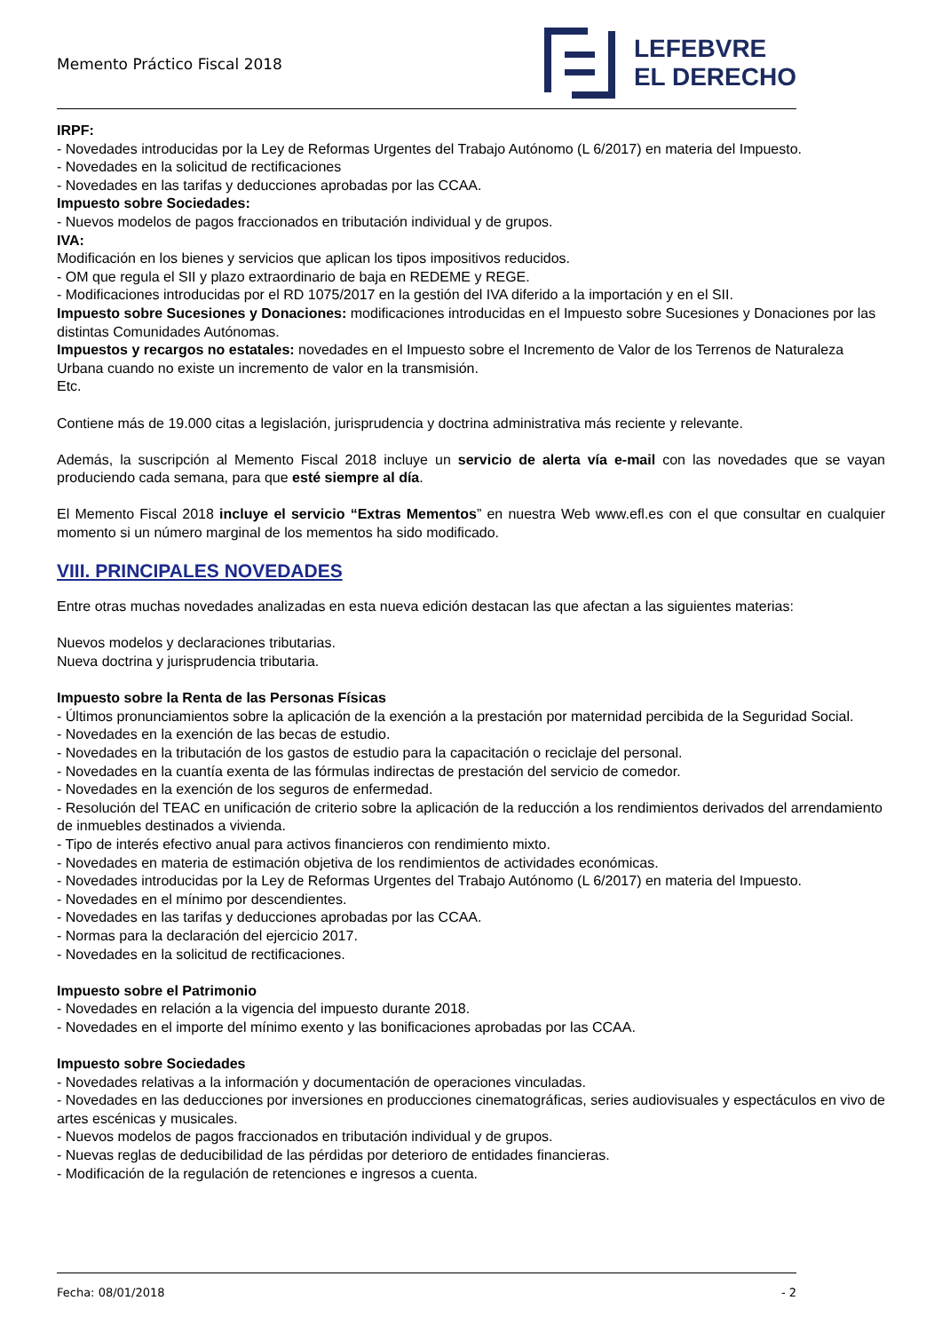Memento Práctico Fiscal 2018
LEFEBVRE
EL DERECHO
IRPF:
- Novedades introducidas por la Ley de Reformas Urgentes del Trabajo Autónomo (L 6/2017) en materia del Impuesto.
- Novedades en la solicitud de rectificaciones
- Novedades en las tarifas y deducciones aprobadas por las CCAA.
Impuesto sobre Sociedades:
- Nuevos modelos de pagos fraccionados en tributación individual y de grupos.
IVA:
Modificación en los bienes y servicios que aplican los tipos impositivos reducidos.
- OM que regula el SII y plazo extraordinario de baja en REDEME y REGE.
- Modificaciones introducidas por el RD 1075/2017 en la gestión del IVA diferido a la importación y en el SII.
Impuesto sobre Sucesiones y Donaciones: modificaciones introducidas en el Impuesto sobre Sucesiones y Donaciones por las distintas Comunidades Autónomas.
Impuestos y recargos no estatales: novedades en el Impuesto sobre el Incremento de Valor de los Terrenos de Naturaleza Urbana cuando no existe un incremento de valor en la transmisión.
Etc.
Contiene más de 19.000 citas a legislación, jurisprudencia y doctrina administrativa más reciente y relevante.
Además, la suscripción al Memento Fiscal 2018 incluye un servicio de alerta vía e-mail con las novedades que se vayan produciendo cada semana, para que esté siempre al día.
El Memento Fiscal 2018 incluye el servicio “Extras Mementos” en nuestra Web www.efl.es con el que consultar en cualquier momento si un número marginal de los mementos ha sido modificado.
VIII. PRINCIPALES NOVEDADES
Entre otras muchas novedades analizadas en esta nueva edición destacan las que afectan a las siguientes materias:
Nuevos modelos y declaraciones tributarias.
Nueva doctrina y jurisprudencia tributaria.
Impuesto sobre la Renta de las Personas Físicas
- Últimos pronunciamientos sobre la aplicación de la exención a la prestación por maternidad percibida de la Seguridad Social.
- Novedades en la exención de las becas de estudio.
- Novedades en la tributación de los gastos de estudio para la capacitación o reciclaje del personal.
- Novedades en la cuantía exenta de las fórmulas indirectas de prestación del servicio de comedor.
- Novedades en la exención de los seguros de enfermedad.
- Resolución del TEAC en unificación de criterio sobre la aplicación de la reducción a los rendimientos derivados del arrendamiento de inmuebles destinados a vivienda.
- Tipo de interés efectivo anual para activos financieros con rendimiento mixto.
- Novedades en materia de estimación objetiva de los rendimientos de actividades económicas.
- Novedades introducidas por la Ley de Reformas Urgentes del Trabajo Autónomo (L 6/2017) en materia del Impuesto.
- Novedades en el mínimo por descendientes.
- Novedades en las tarifas y deducciones aprobadas por las CCAA.
- Normas para la declaración del ejercicio 2017.
- Novedades en la solicitud de rectificaciones.
Impuesto sobre el Patrimonio
- Novedades en relación a la vigencia del impuesto durante 2018.
- Novedades en el importe del mínimo exento y las bonificaciones aprobadas por las CCAA.
Impuesto sobre Sociedades
- Novedades relativas a la información y documentación de operaciones vinculadas.
- Novedades en las deducciones por inversiones en producciones cinematográficas, series audiovisuales y espectáculos en vivo de artes escénicas y musicales.
- Nuevos modelos de pagos fraccionados en tributación individual y de grupos.
- Nuevas reglas de deducibilidad de las pérdidas por deterioro de entidades financieras.
- Modificación de la regulación de retenciones e ingresos a cuenta.
Fecha: 08/01/2018 - 2